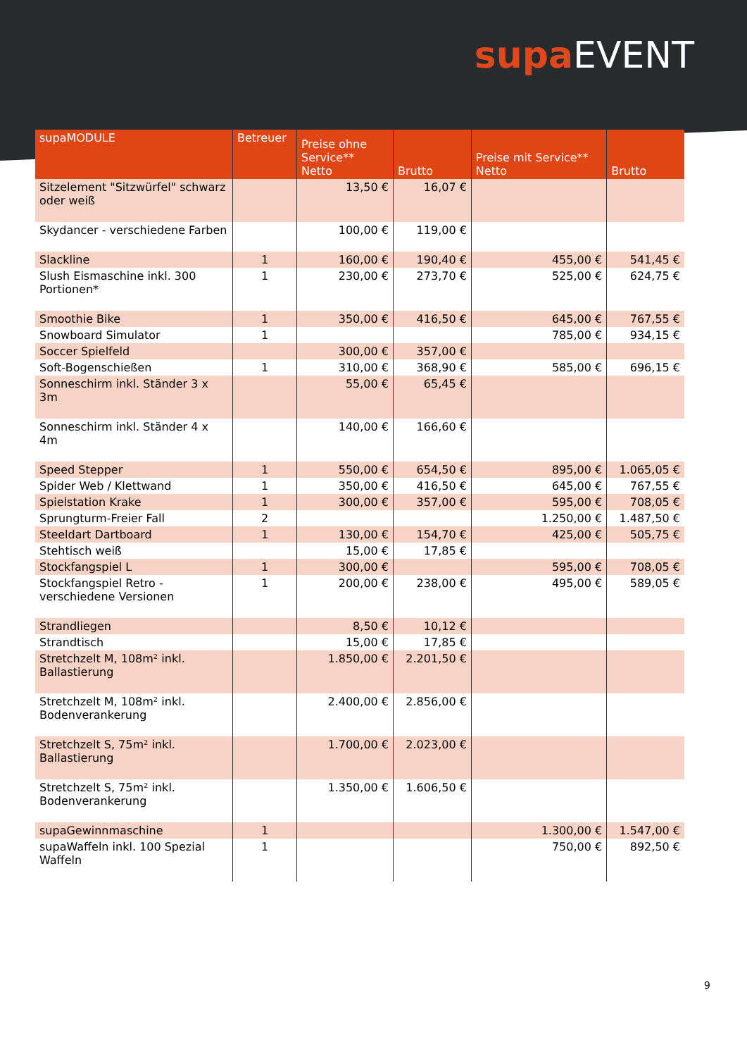supa EVENT
| supaMODULE | Betreuer | Preise ohne Service** Netto | Brutto | Preise mit Service** Netto | Brutto |
| --- | --- | --- | --- | --- | --- |
| Sitzelement "Sitzwürfel" schwarz oder weiß | | 13,50 € | 16,07 € | | |
| Skydancer - verschiedene Farben | | 100,00 € | 119,00 € | | |
| Slackline | 1 | 160,00 € | 190,40 € | 455,00 € | 541,45 € |
| Slush Eismaschine inkl. 300 Portionen* | 1 | 230,00 € | 273,70 € | 525,00 € | 624,75 € |
| Smoothie Bike | 1 | 350,00 € | 416,50 € | 645,00 € | 767,55 € |
| Snowboard Simulator | 1 | | | 785,00 € | 934,15 € |
| Soccer Spielfeld | | 300,00 € | 357,00 € | | |
| Soft-Bogenschießen | 1 | 310,00 € | 368,90 € | 585,00 € | 696,15 € |
| Sonneschirm inkl. Ständer 3 x 3m | | 55,00 € | 65,45 € | | |
| Sonneschirm inkl. Ständer 4 x 4m | | 140,00 € | 166,60 € | | |
| Speed Stepper | 1 | 550,00 € | 654,50 € | 895,00 € | 1.065,05 € |
| Spider Web / Klettwand | 1 | 350,00 € | 416,50 € | 645,00 € | 767,55 € |
| Spielstation Krake | 1 | 300,00 € | 357,00 € | 595,00 € | 708,05 € |
| Sprungturm-Freier Fall | 2 | | | 1.250,00 € | 1.487,50 € |
| Steeldart Dartboard | 1 | 130,00 € | 154,70 € | 425,00 € | 505,75 € |
| Stehtisch weiß | | 15,00 € | 17,85 € | | |
| Stockfangspiel L | 1 | 300,00 € | | 595,00 € | 708,05 € |
| Stockfangspiel Retro - verschiedene Versionen | 1 | 200,00 € | 238,00 € | 495,00 € | 589,05 € |
| Strandliegen | | 8,50 € | 10,12 € | | |
| Strandtisch | | 15,00 € | 17,85 € | | |
| Stretchzelt M, 108m² inkl. Ballastierung | | 1.850,00 € | 2.201,50 € | | |
| Stretchzelt M, 108m² inkl. Bodenverankerung | | 2.400,00 € | 2.856,00 € | | |
| Stretchzelt S, 75m² inkl. Ballastierung | | 1.700,00 € | 2.023,00 € | | |
| Stretchzelt S, 75m² inkl. Bodenverankerung | | 1.350,00 € | 1.606,50 € | | |
| supaGewinnmaschine | 1 | | | 1.300,00 € | 1.547,00 € |
| supaWaffeln inkl. 100 Spezial Waffeln | 1 | | | 750,00 € | 892,50 € |
9